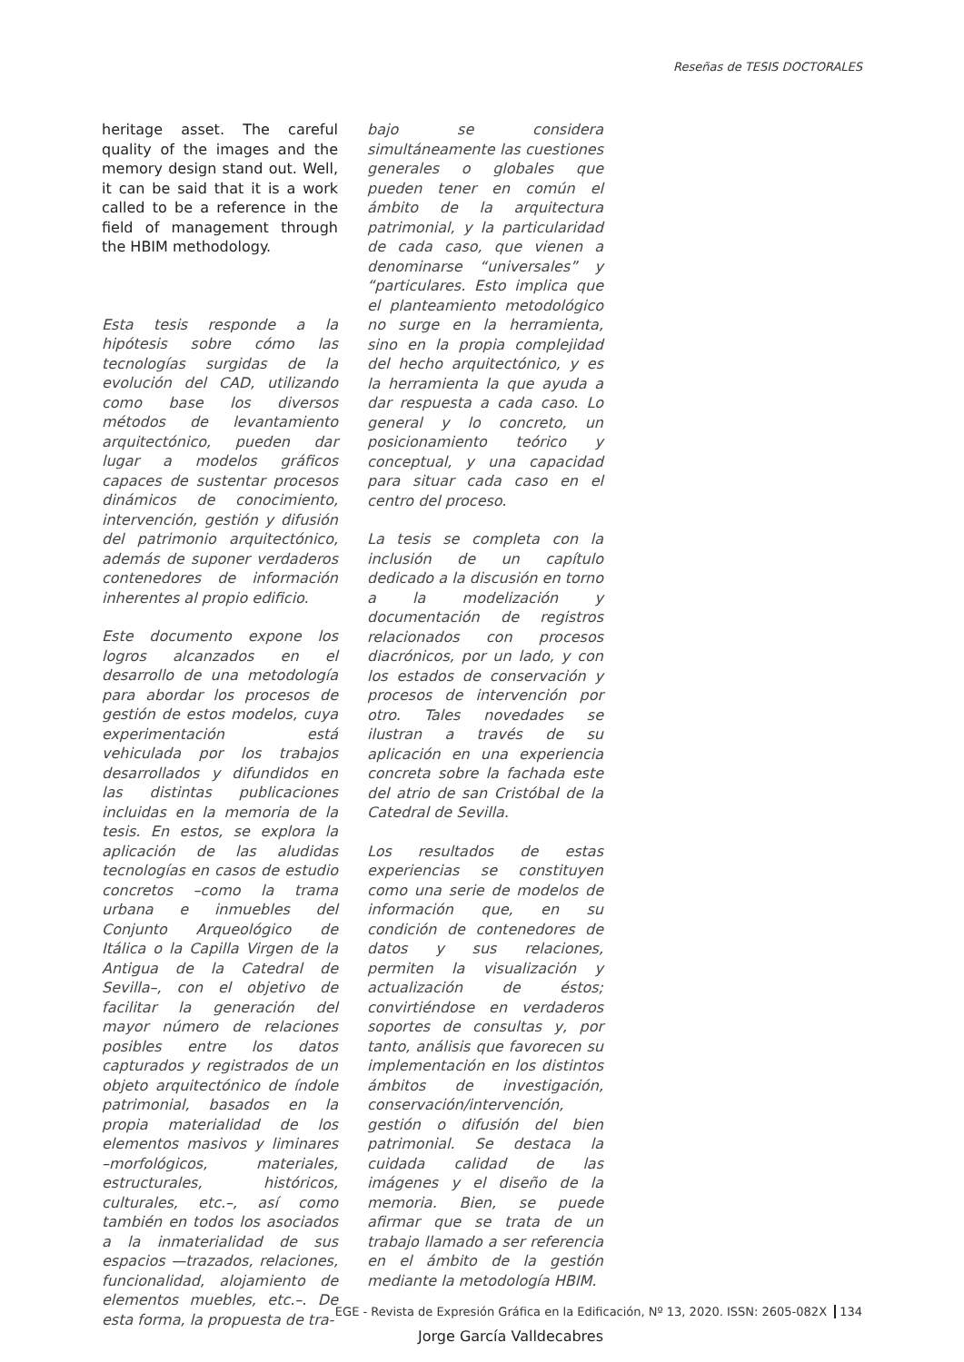Reseñas de TESIS DOCTORALES
heritage asset. The careful quality of the images and the memory design stand out. Well, it can be said that it is a work called to be a reference in the field of management through the HBIM methodology.
Esta tesis responde a la hipótesis sobre cómo las tecnologías surgidas de la evolución del CAD, utilizando como base los diversos métodos de levantamiento arquitectónico, pueden dar lugar a modelos gráficos capaces de sustentar procesos dinámicos de conocimiento, intervención, gestión y difusión del patrimonio arquitectónico, además de suponer verdaderos contenedores de información inherentes al propio edificio.
Este documento expone los logros alcanzados en el desarrollo de una metodología para abordar los procesos de gestión de estos modelos, cuya experimentación está vehiculada por los trabajos desarrollados y difundidos en las distintas publicaciones incluidas en la memoria de la tesis. En estos, se explora la aplicación de las aludidas tecnologías en casos de estudio concretos –como la trama urbana e inmuebles del Conjunto Arqueológico de Itálica o la Capilla Virgen de la Antigua de la Catedral de Sevilla–, con el objetivo de facilitar la generación del mayor número de relaciones posibles entre los datos capturados y registrados de un objeto arquitectónico de índole patrimonial, basados en la propia materialidad de los elementos masivos y liminares –morfológicos, materiales, estructurales, históricos, culturales, etc.–, así como también en todos los asociados a la inmaterialidad de sus espacios —trazados, relaciones, funcionalidad, alojamiento de elementos muebles, etc.–. De esta forma, la propuesta de tra-
bajo se considera simultáneamente las cuestiones generales o globales que pueden tener en común el ámbito de la arquitectura patrimonial, y la particularidad de cada caso, que vienen a denominarse “universales” y “particulares. Esto implica que el planteamiento metodológico no surge en la herramienta, sino en la propia complejidad del hecho arquitectónico, y es la herramienta la que ayuda a dar respuesta a cada caso. Lo general y lo concreto, un posicionamiento teórico y conceptual, y una capacidad para situar cada caso en el centro del proceso.
La tesis se completa con la inclusión de un capítulo dedicado a la discusión en torno a la modelización y documentación de registros relacionados con procesos diacrónicos, por un lado, y con los estados de conservación y procesos de intervención por otro. Tales novedades se ilustran a través de su aplicación en una experiencia concreta sobre la fachada este del atrio de san Cristóbal de la Catedral de Sevilla.
Los resultados de estas experiencias se constituyen como una serie de modelos de información que, en su condición de contenedores de datos y sus relaciones, permiten la visualización y actualización de éstos; convirtiéndose en verdaderos soportes de consultas y, por tanto, análisis que favorecen su implementación en los distintos ámbitos de investigación, conservación/intervención, gestión o difusión del bien patrimonial. Se destaca la cuidada calidad de las imágenes y el diseño de la memoria. Bien, se puede afirmar que se trata de un trabajo llamado a ser referencia en el ámbito de la gestión mediante la metodología HBIM.
Jorge García Valldecabres
EGE - Revista de Expresión Gráfica en la Edificación, Nº 13, 2020. ISSN: 2605-082X 134